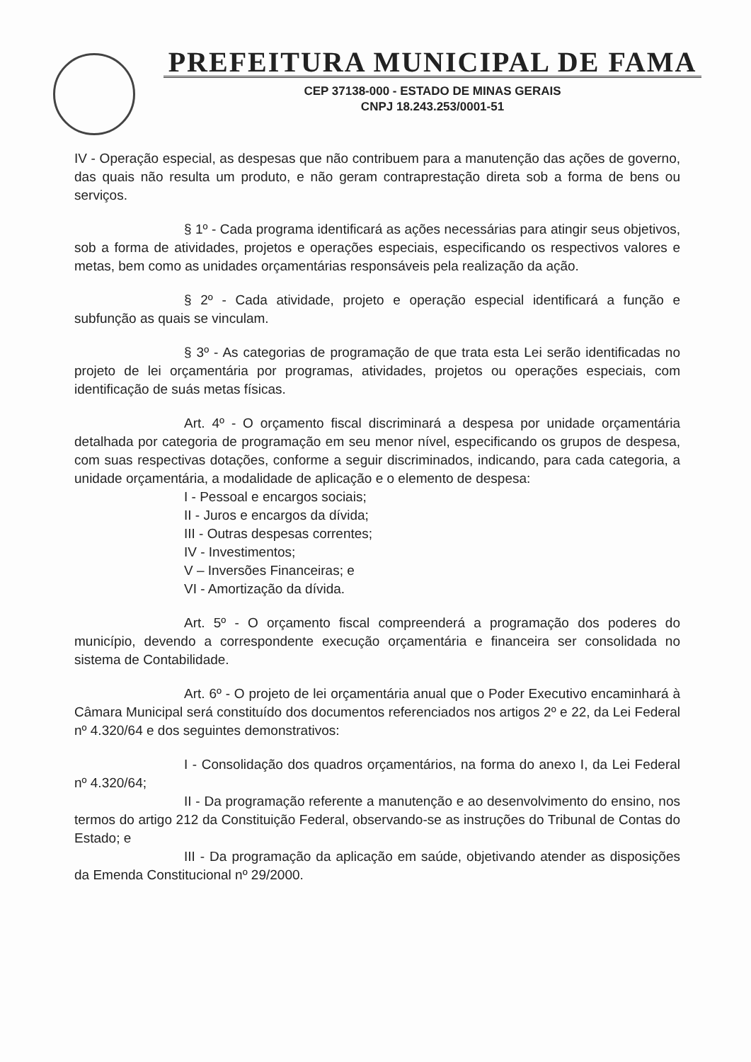PREFEITURA MUNICIPAL DE FAMA
CEP 37138-000 - ESTADO DE MINAS GERAIS
CNPJ 18.243.253/0001-51
IV - Operação especial, as despesas que não contribuem para a manutenção das ações de governo, das quais não resulta um produto, e não geram contraprestação direta sob a forma de bens ou serviços.
§ 1º - Cada programa identificará as ações necessárias para atingir seus objetivos, sob a forma de atividades, projetos e operações especiais, especificando os respectivos valores e metas, bem como as unidades orçamentárias responsáveis pela realização da ação.
§ 2º - Cada atividade, projeto e operação especial identificará a função e subfunção as quais se vinculam.
§ 3º - As categorias de programação de que trata esta Lei serão identificadas no projeto de lei orçamentária por programas, atividades, projetos ou operações especiais, com identificação de suás metas físicas.
Art. 4º - O orçamento fiscal discriminará a despesa por unidade orçamentária detalhada por categoria de programação em seu menor nível, especificando os grupos de despesa, com suas respectivas dotações, conforme a seguir discriminados, indicando, para cada categoria, a unidade orçamentária, a modalidade de aplicação e o elemento de despesa:
I - Pessoal e encargos sociais;
II - Juros e encargos da dívida;
III - Outras despesas correntes;
IV - Investimentos;
V – Inversões Financeiras; e
VI - Amortização da dívida.
Art. 5º - O orçamento fiscal compreenderá a programação dos poderes do município, devendo a correspondente execução orçamentária e financeira ser consolidada no sistema de Contabilidade.
Art. 6º - O projeto de lei orçamentária anual que o Poder Executivo encaminhará à Câmara Municipal será constituído dos documentos referenciados nos artigos 2º e 22, da Lei Federal nº 4.320/64 e dos seguintes demonstrativos:
I - Consolidação dos quadros orçamentários, na forma do anexo I, da Lei Federal nº 4.320/64;
II - Da programação referente a manutenção e ao desenvolvimento do ensino, nos termos do artigo 212 da Constituição Federal, observando-se as instruções do Tribunal de Contas do Estado; e
III - Da programação da aplicação em saúde, objetivando atender as disposições da Emenda Constitucional nº 29/2000.